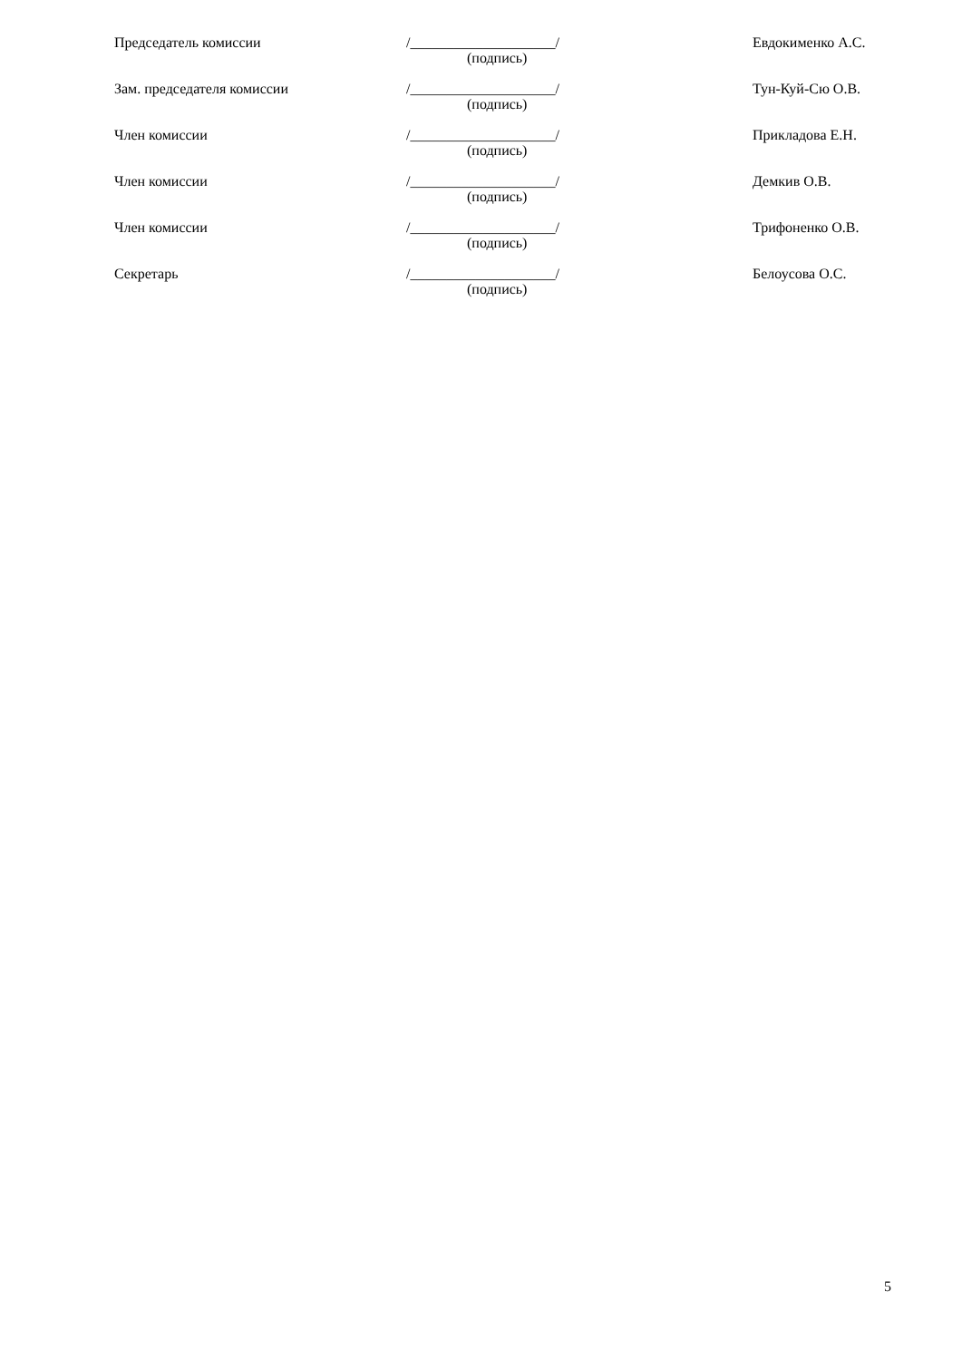Председатель комиссии /____________________/
(подпись)
Евдокименко А.С.
Зам. председателя комиссии /____________________/
(подпись)
Тун-Куй-Сю О.В.
Член комиссии /____________________/
(подпись)
Прикладова Е.Н.
Член комиссии /____________________/
(подпись)
Демкив О.В.
Член комиссии /____________________/
(подпись)
Трифоненко О.В.
Секретарь /____________________/
(подпись)
Белоусова О.С.
5